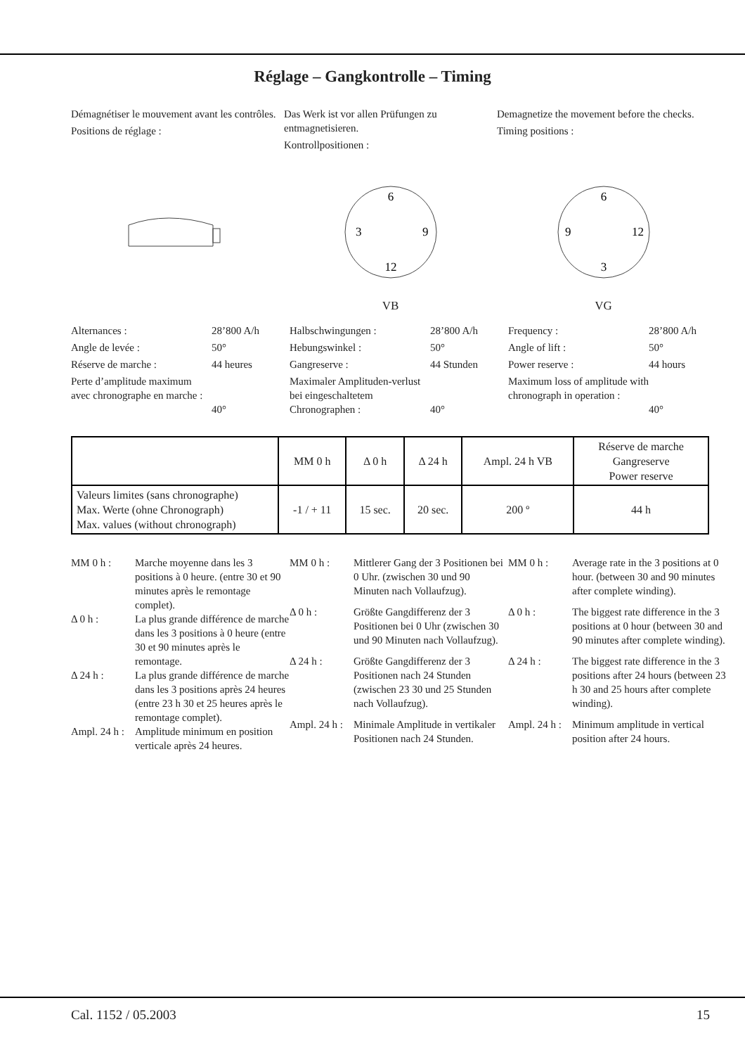Réglage – Gangkontrolle – Timing
Démagnétiser le mouvement avant les contrôles.
Positions de réglage :
Das Werk ist vor allen Prüfungen zu entmagnetisieren.
Kontrollpositionen :
Demagnetize the movement before the checks.
Timing positions :
6
3
9
12
VB
6
9
12
3
VG
Alternances :
28’800 A/h
Angle de levée :
50°
Réserve de marche :
44 heures
Perte d’amplitude maximum avec chronographe en marche :
40°
Halbschwingungen :
28’800 A/h
Hebungswinkel :
50°
Gangreserve :
44 Stunden
Maximaler Amplituden-verlust bei eingeschaltetem Chronographen :
40°
Frequency :
28’800 A/h
Angle of lift :
50°
Power reserve :
44 hours
Maximum loss of amplitude with chronograph in operation :
40°
| | MM 0 h | Δ 0 h | Δ 24 h | Ampl. 24 h VB | Réserve de marche Gangreserve Power reserve |
| --- | --- | --- | --- | --- | --- |
| Valeurs limites (sans chronographe) Max. Werte (ohne Chronograph) Max. values (without chronograph) | -1 / + 11 | 15 sec. | 20 sec. | 200 º | 44 h |
MM 0 h :
Marche moyenne dans les 3 positions à 0 heure. (entre 30 et 90 minutes après le remontage complet).
Δ 0 h :
La plus grande différence de marche dans les 3 positions à 0 heure (entre 30 et 90 minutes après le remontage.
Δ 24 h :
La plus grande différence de marche dans les 3 positions après 24 heures (entre 23 h 30 et 25 heures après le remontage complet).
Ampl. 24 h :
Amplitude minimum en position verticale après 24 heures.
MM 0 h :
Mittlerer Gang der 3 Positionen bei 0 Uhr. (zwischen 30 und 90 Minuten nach Vollaufzug).
Δ 0 h :
Größte Gangdifferenz der 3 Positionen bei 0 Uhr (zwischen 30 und 90 Minuten nach Vollaufzug).
Δ 24 h :
Größte Gangdifferenz der 3 Positionen nach 24 Stunden (zwischen 23 30 und 25 Stunden nach Vollaufzug).
Ampl. 24 h :
Minimale Amplitude in vertikaler Positionen nach 24 Stunden.
MM 0 h :
Average rate in the 3 positions at 0 hour. (between 30 and 90 minutes after complete winding).
Δ 0 h :
The biggest rate difference in the 3 positions at 0 hour (between 30 and 90 minutes after complete winding).
Δ 24 h :
The biggest rate difference in the 3 positions after 24 hours (between 23 h 30 and 25 hours after complete winding).
Ampl. 24 h :
Minimum amplitude in vertical position after 24 hours.
Cal. 1152 / 05.2003 15